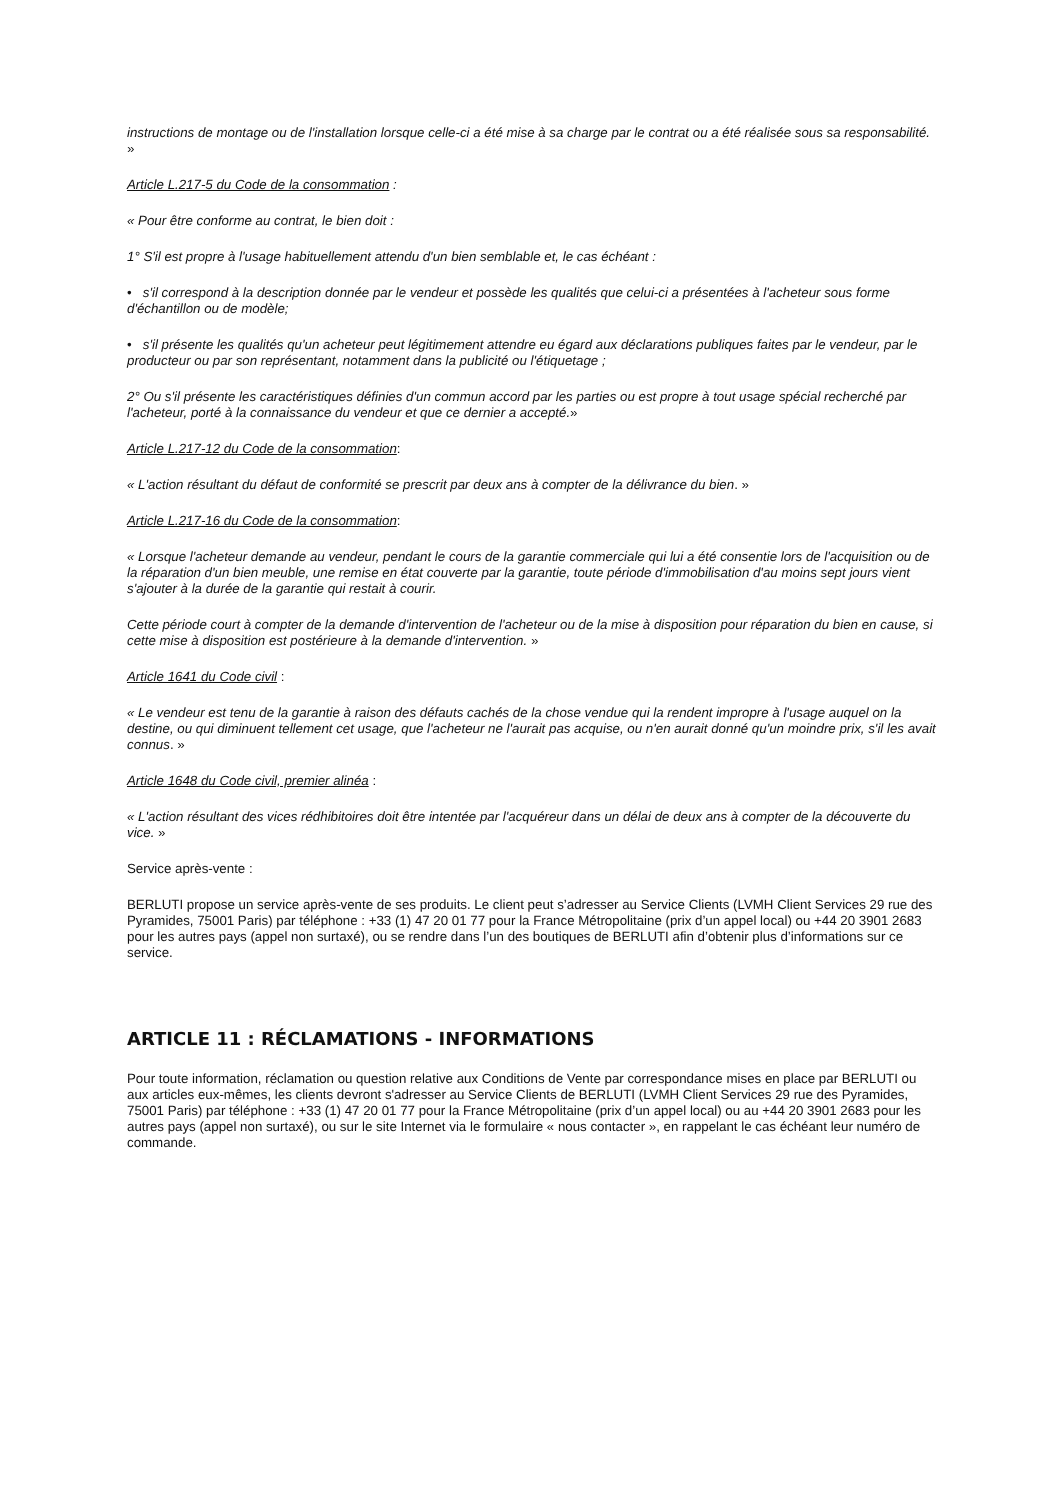instructions de montage ou de l'installation lorsque celle-ci a été mise à sa charge par le contrat ou a été réalisée sous sa responsabilité. »
Article L.217-5 du Code de la consommation :
« Pour être conforme au contrat, le bien doit :
1° S'il est propre à l'usage habituellement attendu d'un bien semblable et, le cas échéant :
• s'il correspond à la description donnée par le vendeur et possède les qualités que celui-ci a présentées à l'acheteur sous forme d'échantillon ou de modèle;
• s'il présente les qualités qu'un acheteur peut légitimement attendre eu égard aux déclarations publiques faites par le vendeur, par le producteur ou par son représentant, notamment dans la publicité ou l'étiquetage ;
2° Ou s'il présente les caractéristiques définies d'un commun accord par les parties ou est propre à tout usage spécial recherché par l'acheteur, porté à la connaissance du vendeur et que ce dernier a accepté.»
Article L.217-12 du Code de la consommation:
« L'action résultant du défaut de conformité se prescrit par deux ans à compter de la délivrance du bien. »
Article L.217-16 du Code de la consommation:
« Lorsque l'acheteur demande au vendeur, pendant le cours de la garantie commerciale qui lui a été consentie lors de l'acquisition ou de la réparation d'un bien meuble, une remise en état couverte par la garantie, toute période d'immobilisation d'au moins sept jours vient s'ajouter à la durée de la garantie qui restait à courir.
Cette période court à compter de la demande d'intervention de l'acheteur ou de la mise à disposition pour réparation du bien en cause, si cette mise à disposition est postérieure à la demande d'intervention. »
Article 1641 du Code civil :
« Le vendeur est tenu de la garantie à raison des défauts cachés de la chose vendue qui la rendent impropre à l'usage auquel on la destine, ou qui diminuent tellement cet usage, que l'acheteur ne l'aurait pas acquise, ou n'en aurait donné qu'un moindre prix, s'il les avait connus. »
Article 1648 du Code civil, premier alinéa :
« L'action résultant des vices rédhibitoires doit être intentée par l'acquéreur dans un délai de deux ans à compter de la découverte du vice. »
Service après-vente :
BERLUTI propose un service après-vente de ses produits. Le client peut s’adresser au Service Clients (LVMH Client Services 29 rue des Pyramides, 75001 Paris) par téléphone : +33 (1) 47 20 01 77 pour la France Métropolitaine (prix d’un appel local) ou +44 20 3901 2683 pour les autres pays (appel non surtaxé), ou se rendre dans l’un des boutiques de BERLUTI afin d’obtenir plus d’informations sur ce service.
ARTICLE 11 : RÉCLAMATIONS - INFORMATIONS
Pour toute information, réclamation ou question relative aux Conditions de Vente par correspondance mises en place par BERLUTI ou aux articles eux-mêmes, les clients devront s'adresser au Service Clients de BERLUTI (LVMH Client Services 29 rue des Pyramides, 75001 Paris) par téléphone : +33 (1) 47 20 01 77 pour la France Métropolitaine (prix d’un appel local) ou au +44 20 3901 2683 pour les autres pays (appel non surtaxé), ou sur le site Internet via le formulaire « nous contacter », en rappelant le cas échéant leur numéro de commande.